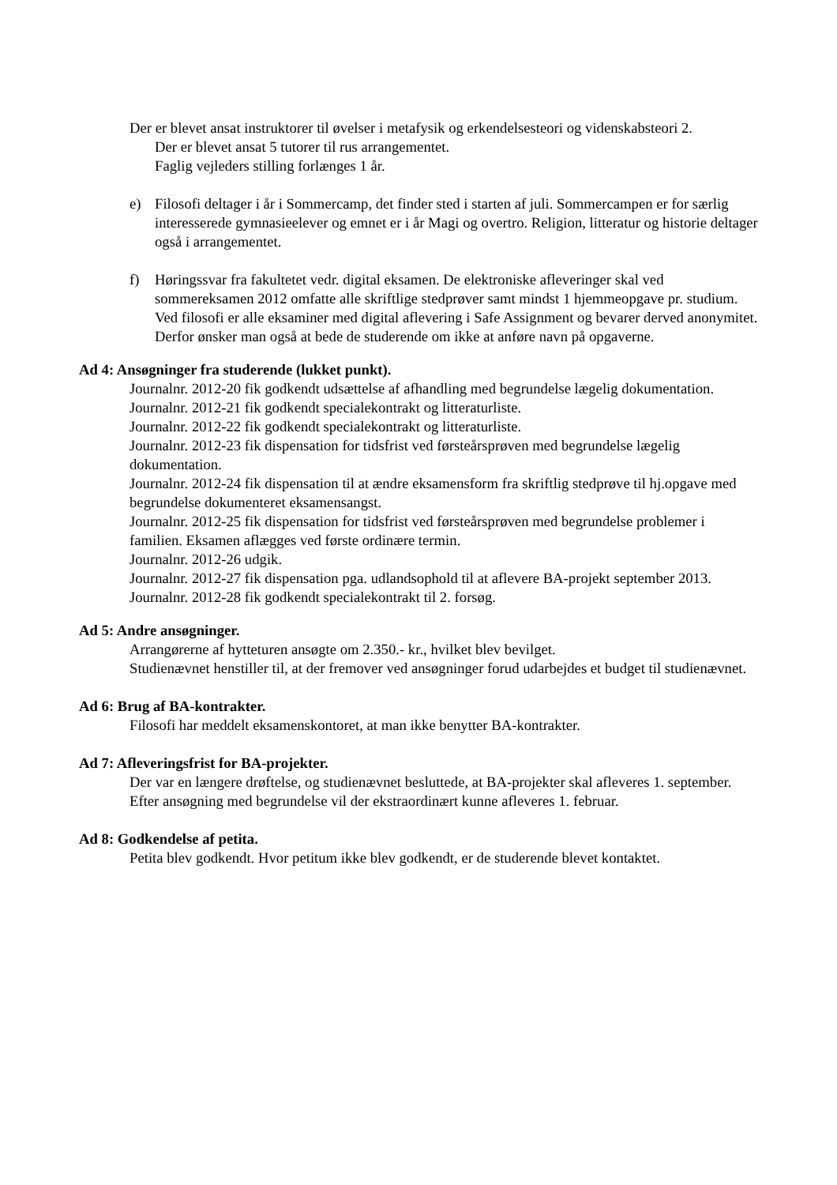Der er blevet ansat instruktorer til øvelser i metafysik og erkendelsesteori og videnskabsteori 2.
Der er blevet ansat 5 tutorer til rus arrangementet.
Faglig vejleders stilling forlænges 1 år.
e) Filosofi deltager i år i Sommercamp, det finder sted i starten af juli. Sommercampen er for særlig interesserede gymnasieelever og emnet er i år Magi og overtro. Religion, litteratur og historie deltager også i arrangementet.
f) Høringssvar fra fakultetet vedr. digital eksamen. De elektroniske afleveringer skal ved sommereksamen 2012 omfatte alle skriftlige stedprøver samt mindst 1 hjemmeopgave pr. studium.
Ved filosofi er alle eksaminer med digital aflevering i Safe Assignment og bevarer derved anonymitet. Derfor ønsker man også at bede de studerende om ikke at anføre navn på opgaverne.
Ad 4: Ansøgninger fra studerende (lukket punkt).
Journalnr. 2012-20 fik godkendt udsættelse af afhandling med begrundelse lægelig dokumentation.
Journalnr. 2012-21 fik godkendt specialekontrakt og litteraturliste.
Journalnr. 2012-22 fik godkendt specialekontrakt og litteraturliste.
Journalnr. 2012-23 fik dispensation for tidsfrist ved førsteårsprøven med begrundelse lægelig dokumentation.
Journalnr. 2012-24 fik dispensation til at ændre eksamensform fra skriftlig stedprøve til hj.opgave med begrundelse dokumenteret eksamensangst.
Journalnr. 2012-25 fik dispensation for tidsfrist ved førsteårsprøven med begrundelse problemer i familien. Eksamen aflægges ved første ordinære termin.
Journalnr. 2012-26 udgik.
Journalnr. 2012-27 fik dispensation pga. udlandsophold til at aflevere BA-projekt september 2013.
Journalnr. 2012-28 fik godkendt specialekontrakt til 2. forsøg.
Ad 5: Andre ansøgninger.
Arrangørerne af hytteturen ansøgte om 2.350.- kr., hvilket blev bevilget.
Studienævnet henstiller til, at der fremover ved ansøgninger forud udarbejdes et budget til studienævnet.
Ad 6: Brug af BA-kontrakter.
Filosofi har meddelt eksamenskontoret, at man ikke benytter BA-kontrakter.
Ad 7: Afleveringsfrist for BA-projekter.
Der var en længere drøftelse, og studienævnet besluttede, at BA-projekter skal afleveres 1. september. Efter ansøgning med begrundelse vil der ekstraordinært kunne afleveres 1. februar.
Ad 8: Godkendelse af petita.
Petita blev godkendt. Hvor petitum ikke blev godkendt, er de studerende blevet kontaktet.